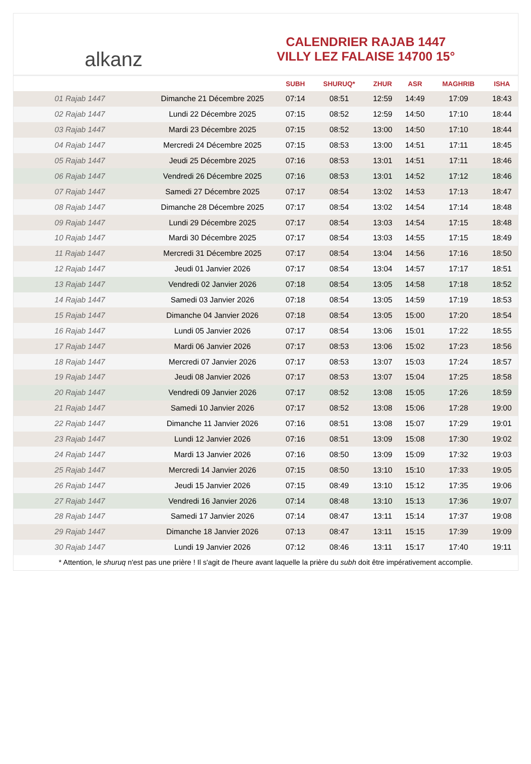alkanz
CALENDRIER RAJAB 1447
VILLY LEZ FALAISE 14700 15°
| | | SUBH | SHURUQ* | ZHUR | ASR | MAGHRIB | ISHA |
| --- | --- | --- | --- | --- | --- | --- | --- |
| 01 Rajab 1447 | Dimanche 21 Décembre 2025 | 07:14 | 08:51 | 12:59 | 14:49 | 17:09 | 18:43 |
| 02 Rajab 1447 | Lundi 22 Décembre 2025 | 07:15 | 08:52 | 12:59 | 14:50 | 17:10 | 18:44 |
| 03 Rajab 1447 | Mardi 23 Décembre 2025 | 07:15 | 08:52 | 13:00 | 14:50 | 17:10 | 18:44 |
| 04 Rajab 1447 | Mercredi 24 Décembre 2025 | 07:15 | 08:53 | 13:00 | 14:51 | 17:11 | 18:45 |
| 05 Rajab 1447 | Jeudi 25 Décembre 2025 | 07:16 | 08:53 | 13:01 | 14:51 | 17:11 | 18:46 |
| 06 Rajab 1447 | Vendredi 26 Décembre 2025 | 07:16 | 08:53 | 13:01 | 14:52 | 17:12 | 18:46 |
| 07 Rajab 1447 | Samedi 27 Décembre 2025 | 07:17 | 08:54 | 13:02 | 14:53 | 17:13 | 18:47 |
| 08 Rajab 1447 | Dimanche 28 Décembre 2025 | 07:17 | 08:54 | 13:02 | 14:54 | 17:14 | 18:48 |
| 09 Rajab 1447 | Lundi 29 Décembre 2025 | 07:17 | 08:54 | 13:03 | 14:54 | 17:15 | 18:48 |
| 10 Rajab 1447 | Mardi 30 Décembre 2025 | 07:17 | 08:54 | 13:03 | 14:55 | 17:15 | 18:49 |
| 11 Rajab 1447 | Mercredi 31 Décembre 2025 | 07:17 | 08:54 | 13:04 | 14:56 | 17:16 | 18:50 |
| 12 Rajab 1447 | Jeudi 01 Janvier 2026 | 07:17 | 08:54 | 13:04 | 14:57 | 17:17 | 18:51 |
| 13 Rajab 1447 | Vendredi 02 Janvier 2026 | 07:18 | 08:54 | 13:05 | 14:58 | 17:18 | 18:52 |
| 14 Rajab 1447 | Samedi 03 Janvier 2026 | 07:18 | 08:54 | 13:05 | 14:59 | 17:19 | 18:53 |
| 15 Rajab 1447 | Dimanche 04 Janvier 2026 | 07:18 | 08:54 | 13:05 | 15:00 | 17:20 | 18:54 |
| 16 Rajab 1447 | Lundi 05 Janvier 2026 | 07:17 | 08:54 | 13:06 | 15:01 | 17:22 | 18:55 |
| 17 Rajab 1447 | Mardi 06 Janvier 2026 | 07:17 | 08:53 | 13:06 | 15:02 | 17:23 | 18:56 |
| 18 Rajab 1447 | Mercredi 07 Janvier 2026 | 07:17 | 08:53 | 13:07 | 15:03 | 17:24 | 18:57 |
| 19 Rajab 1447 | Jeudi 08 Janvier 2026 | 07:17 | 08:53 | 13:07 | 15:04 | 17:25 | 18:58 |
| 20 Rajab 1447 | Vendredi 09 Janvier 2026 | 07:17 | 08:52 | 13:08 | 15:05 | 17:26 | 18:59 |
| 21 Rajab 1447 | Samedi 10 Janvier 2026 | 07:17 | 08:52 | 13:08 | 15:06 | 17:28 | 19:00 |
| 22 Rajab 1447 | Dimanche 11 Janvier 2026 | 07:16 | 08:51 | 13:08 | 15:07 | 17:29 | 19:01 |
| 23 Rajab 1447 | Lundi 12 Janvier 2026 | 07:16 | 08:51 | 13:09 | 15:08 | 17:30 | 19:02 |
| 24 Rajab 1447 | Mardi 13 Janvier 2026 | 07:16 | 08:50 | 13:09 | 15:09 | 17:32 | 19:03 |
| 25 Rajab 1447 | Mercredi 14 Janvier 2026 | 07:15 | 08:50 | 13:10 | 15:10 | 17:33 | 19:05 |
| 26 Rajab 1447 | Jeudi 15 Janvier 2026 | 07:15 | 08:49 | 13:10 | 15:12 | 17:35 | 19:06 |
| 27 Rajab 1447 | Vendredi 16 Janvier 2026 | 07:14 | 08:48 | 13:10 | 15:13 | 17:36 | 19:07 |
| 28 Rajab 1447 | Samedi 17 Janvier 2026 | 07:14 | 08:47 | 13:11 | 15:14 | 17:37 | 19:08 |
| 29 Rajab 1447 | Dimanche 18 Janvier 2026 | 07:13 | 08:47 | 13:11 | 15:15 | 17:39 | 19:09 |
| 30 Rajab 1447 | Lundi 19 Janvier 2026 | 07:12 | 08:46 | 13:11 | 15:17 | 17:40 | 19:11 |
* Attention, le shuruq n'est pas une prière ! Il s'agit de l'heure avant laquelle la prière du subh doit être impérativement accomplie.